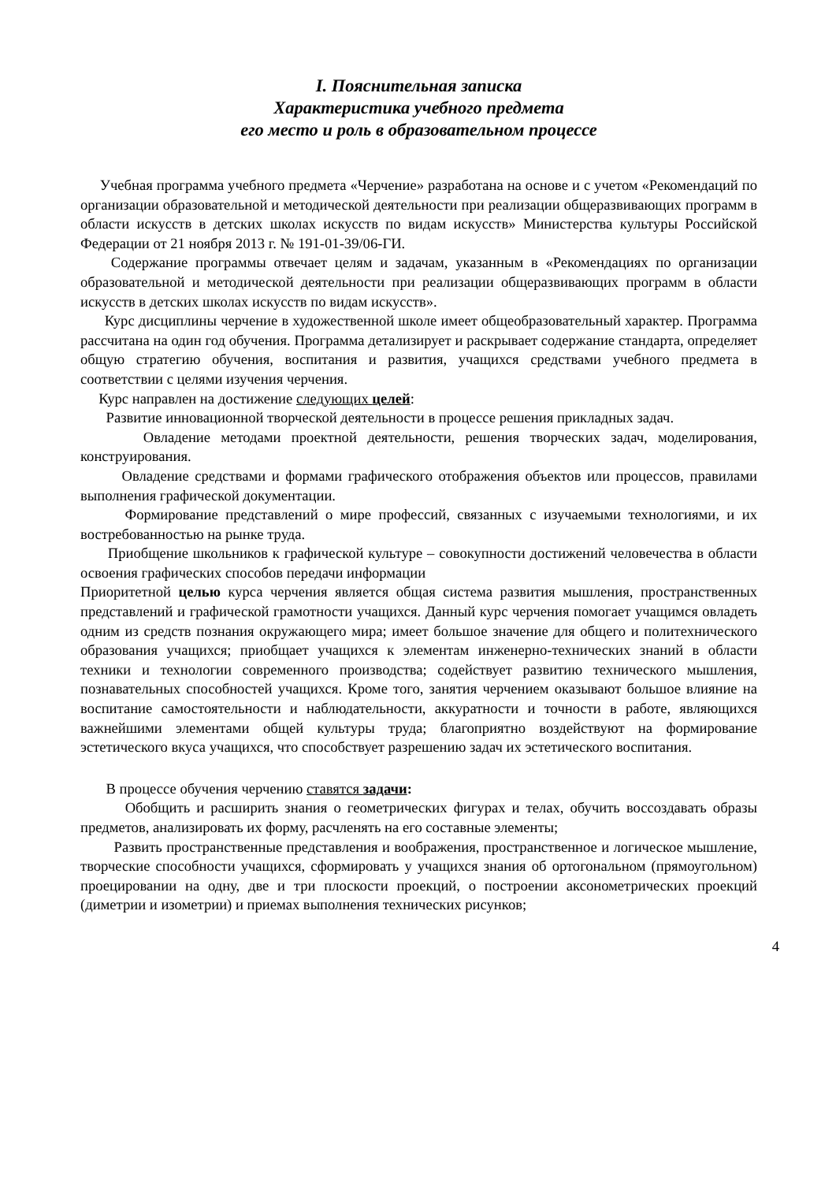I. Пояснительная записка
Характеристика учебного предмета
его место и роль в образовательном процессе
Учебная программа учебного предмета «Черчение» разработана на основе и с учетом «Рекомендаций по организации образовательной и методической деятельности при реализации общеразвивающих программ в области искусств в детских школах искусств по видам искусств» Министерства культуры Российской Федерации от 21 ноября 2013 г. № 191-01-39/06-ГИ.
Содержание программы отвечает целям и задачам, указанным в «Рекомендациях по организации образовательной и методической деятельности при реализации общеразвивающих программ в области искусств в детских школах искусств по видам искусств».
Курс дисциплины черчение в художественной школе имеет общеобразовательный характер. Программа рассчитана на один год обучения. Программа детализирует и раскрывает содержание стандарта, определяет общую стратегию обучения, воспитания и развития, учащихся средствами учебного предмета в соответствии с целями изучения черчения.
Курс направлен на достижение следующих целей:
Развитие инновационной творческой деятельности в процессе решения прикладных задач.
Овладение методами проектной деятельности, решения творческих задач, моделирования, конструирования.
Овладение средствами и формами графического отображения объектов или процессов, правилами выполнения графической документации.
Формирование представлений о мире профессий, связанных с изучаемыми технологиями, и их востребованностью на рынке труда.
Приобщение школьников к графической культуре – совокупности достижений человечества в области освоения графических способов передачи информации
Приоритетной целью курса черчения является общая система развития мышления, пространственных представлений и графической грамотности учащихся. Данный курс черчения помогает учащимся овладеть одним из средств познания окружающего мира; имеет большое значение для общего и политехнического образования учащихся; приобщает учащихся к элементам инженерно-технических знаний в области техники и технологии современного производства; содействует развитию технического мышления, познавательных способностей учащихся. Кроме того, занятия черчением оказывают большое влияние на воспитание самостоятельности и наблюдательности, аккуратности и точности в работе, являющихся важнейшими элементами общей культуры труда; благоприятно воздействуют на формирование эстетического вкуса учащихся, что способствует разрешению задач их эстетического воспитания.
В процессе обучения черчению ставятся задачи:
Обобщить и расширить знания о геометрических фигурах и телах, обучить воссоздавать образы предметов, анализировать их форму, расчленять на его составные элементы;
Развить пространственные представления и воображения, пространственное и логическое мышление, творческие способности учащихся, сформировать у учащихся знания об ортогональном (прямоугольном) проецировании на одну, две и три плоскости проекций, о построении аксонометрических проекций (диметрии и изометрии) и приемах выполнения технических рисунков;
4